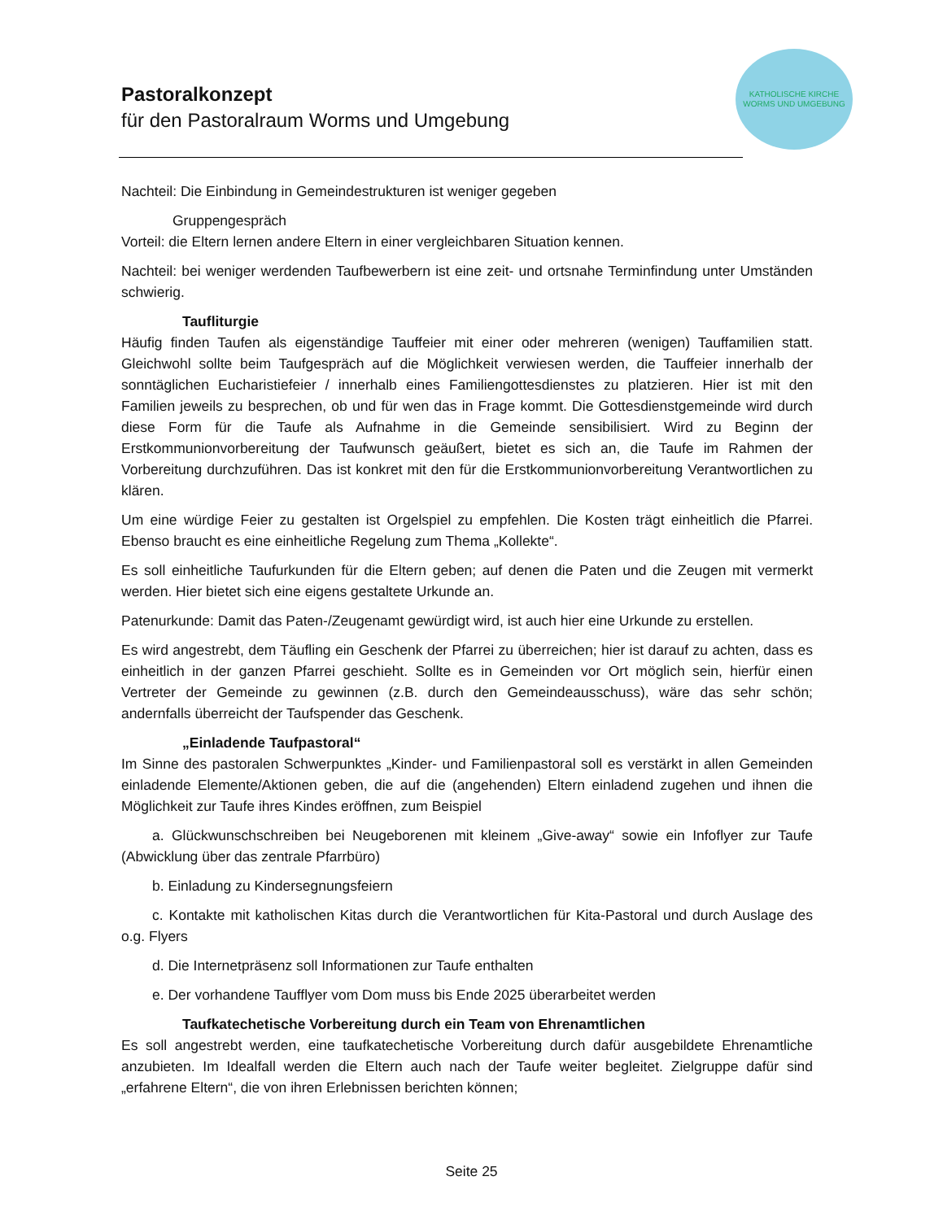Pastoralkonzept
für den Pastoralraum Worms und Umgebung
KATHOLISCHE KIRCHE
WORMS UND UMGEBUNG
Nachteil: Die Einbindung in Gemeindestrukturen ist weniger gegeben
Gruppengespräch
Vorteil: die Eltern lernen andere Eltern in einer vergleichbaren Situation kennen.
Nachteil: bei weniger werdenden Taufbewerbern ist eine zeit- und ortsnahe Terminfindung unter Umständen schwierig.
Taufliturgie
Häufig finden Taufen als eigenständige Tauffeier mit einer oder mehreren (wenigen) Tauffamilien statt. Gleichwohl sollte beim Taufgespräch auf die Möglichkeit verwiesen werden, die Tauffeier innerhalb der sonntäglichen Eucharistiefeier / innerhalb eines Familiengottesdienstes zu platzieren. Hier ist mit den Familien jeweils zu besprechen, ob und für wen das in Frage kommt. Die Gottesdienstgemeinde wird durch diese Form für die Taufe als Aufnahme in die Gemeinde sensibilisiert. Wird zu Beginn der Erstkommunionvorbereitung der Taufwunsch geäußert, bietet es sich an, die Taufe im Rahmen der Vorbereitung durchzuführen. Das ist konkret mit den für die Erstkommunionvorbereitung Verantwortlichen zu klären.
Um eine würdige Feier zu gestalten ist Orgelspiel zu empfehlen. Die Kosten trägt einheitlich die Pfarrei. Ebenso braucht es eine einheitliche Regelung zum Thema „Kollekte“.
Es soll einheitliche Taufurkunden für die Eltern geben; auf denen die Paten und die Zeugen mit vermerkt werden. Hier bietet sich eine eigens gestaltete Urkunde an.
Patenurkunde: Damit das Paten-/Zeugenamt gewürdigt wird, ist auch hier eine Urkunde zu erstellen.
Es wird angestrebt, dem Täufling ein Geschenk der Pfarrei zu überreichen; hier ist darauf zu achten, dass es einheitlich in der ganzen Pfarrei geschieht. Sollte es in Gemeinden vor Ort möglich sein, hierfür einen Vertreter der Gemeinde zu gewinnen (z.B. durch den Gemeindeausschuss), wäre das sehr schön; andernfalls überreicht der Taufspender das Geschenk.
„Einladende Taufpastoral“
Im Sinne des pastoralen Schwerpunktes „Kinder- und Familienpastoral soll es verstärkt in allen Gemeinden einladende Elemente/Aktionen geben, die auf die (angehenden) Eltern einladend zugehen und ihnen die Möglichkeit zur Taufe ihres Kindes eröffnen, zum Beispiel
a. Glückwunschschreiben bei Neugeborenen mit kleinem „Give-away“ sowie ein Infoflyer zur Taufe (Abwicklung über das zentrale Pfarrbüro)
b. Einladung zu Kindersegnungsfeiern
c. Kontakte mit katholischen Kitas durch die Verantwortlichen für Kita-Pastoral und durch Auslage des o.g. Flyers
d. Die Internetpräsenz soll Informationen zur Taufe enthalten
e. Der vorhandene Taufflyer vom Dom muss bis Ende 2025 überarbeitet werden
Taufkatechetische Vorbereitung durch ein Team von Ehrenamtlichen
Es soll angestrebt werden, eine taufkatechetische Vorbereitung durch dafür ausgebildete Ehrenamtliche anzubieten. Im Idealfall werden die Eltern auch nach der Taufe weiter begleitet. Zielgruppe dafür sind „erfahrene Eltern“, die von ihren Erlebnissen berichten können;
Seite 25